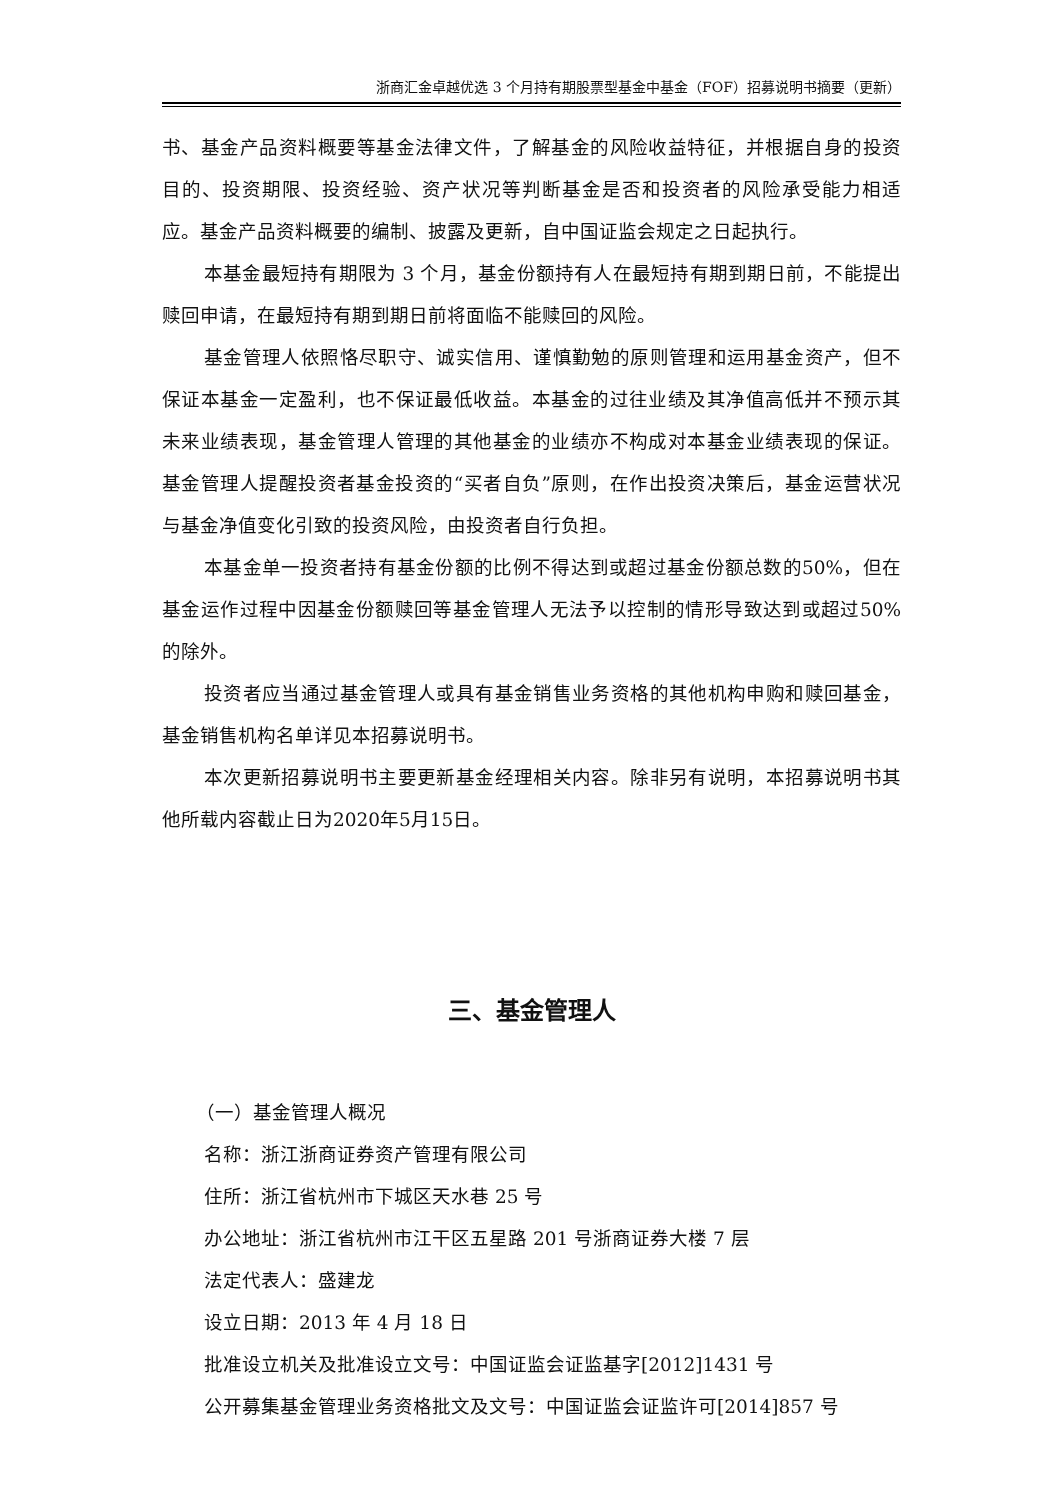浙商汇金卓越优选 3 个月持有期股票型基金中基金（FOF）招募说明书摘要（更新）
书、基金产品资料概要等基金法律文件，了解基金的风险收益特征，并根据自身的投资目的、投资期限、投资经验、资产状况等判断基金是否和投资者的风险承受能力相适应。基金产品资料概要的编制、披露及更新，自中国证监会规定之日起执行。
本基金最短持有期限为 3 个月，基金份额持有人在最短持有期到期日前，不能提出赎回申请，在最短持有期到期日前将面临不能赎回的风险。
基金管理人依照恪尽职守、诚实信用、谨慎勤勉的原则管理和运用基金资产，但不保证本基金一定盈利，也不保证最低收益。本基金的过往业绩及其净值高低并不预示其未来业绩表现，基金管理人管理的其他基金的业绩亦不构成对本基金业绩表现的保证。基金管理人提醒投资者基金投资的“买者自负”原则，在作出投资决策后，基金运营状况与基金净值变化引致的投资风险，由投资者自行负担。
本基金单一投资者持有基金份额的比例不得达到或超过基金份额总数的50%，但在基金运作过程中因基金份额赎回等基金管理人无法予以控制的情形导致达到或超过50%的除外。
投资者应当通过基金管理人或具有基金销售业务资格的其他机构申购和赎回基金，基金销售机构名单详见本招募说明书。
本次更新招募说明书主要更新基金经理相关内容。除非另有说明，本招募说明书其他所载内容截止日为2020年5月15日。
三、基金管理人
（一）基金管理人概况
名称：浙江浙商证券资产管理有限公司
住所：浙江省杭州市下城区天水巷 25 号
办公地址：浙江省杭州市江干区五星路 201 号浙商证券大楼 7 层
法定代表人：盛建龙
设立日期：2013 年 4 月 18 日
批准设立机关及批准设立文号：中国证监会证监基字[2012]1431 号
公开募集基金管理业务资格批文及文号：中国证监会证监许可[2014]857 号